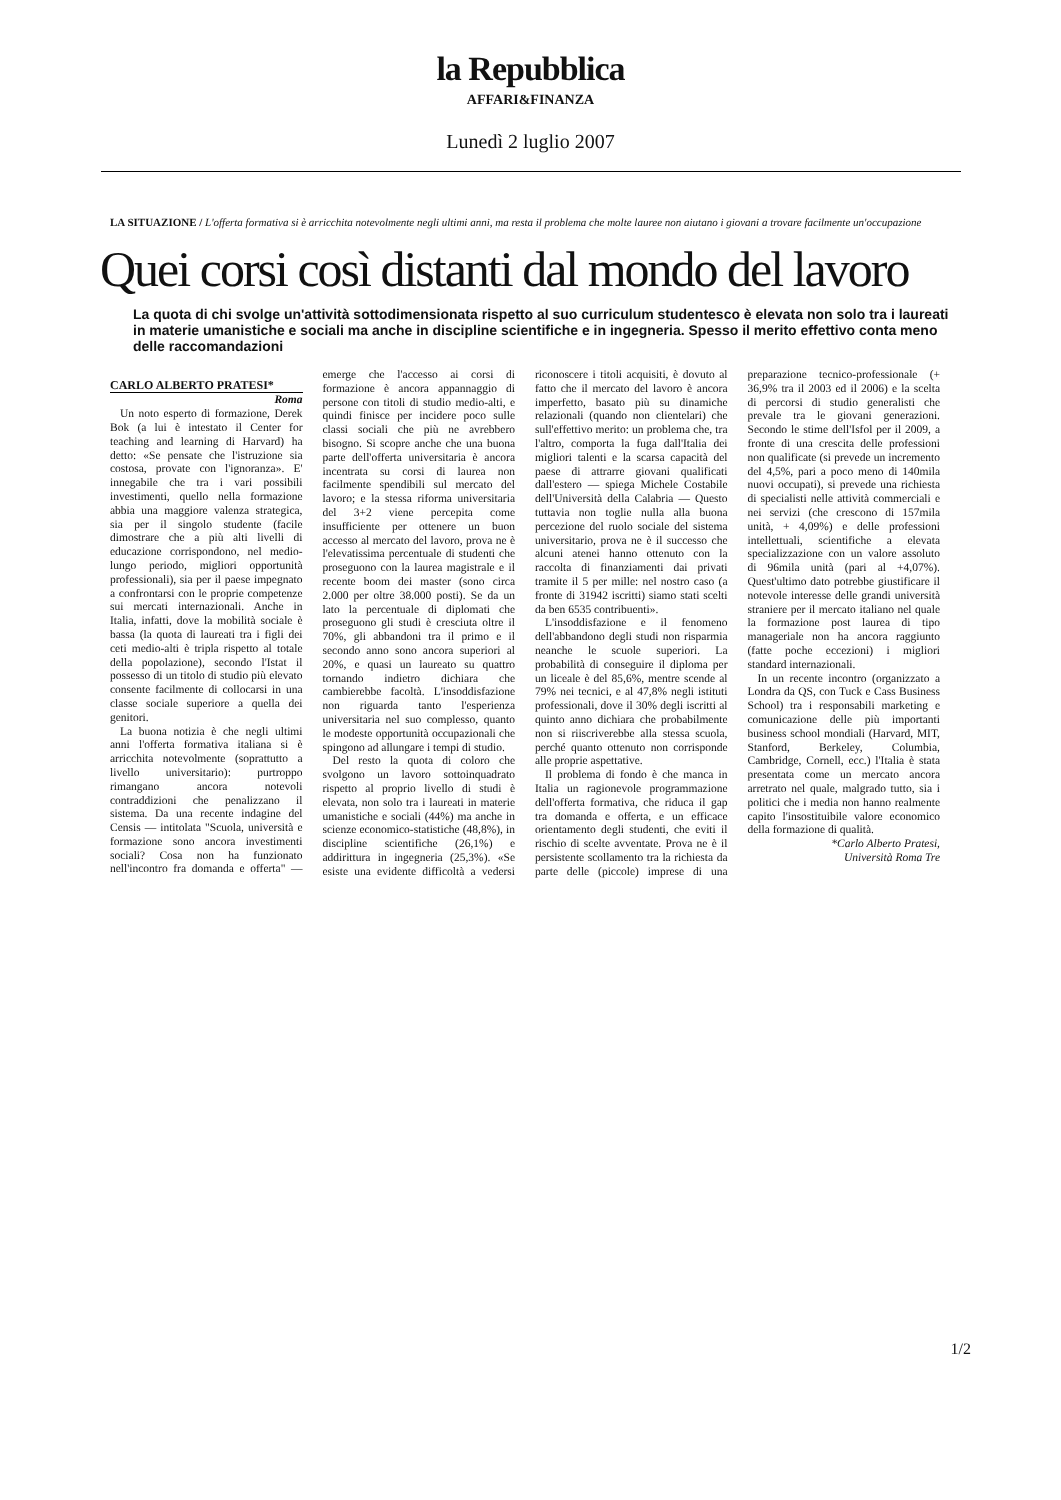la Repubblica
AFFARI&FINANZA
Lunedì 2 luglio 2007
LA SITUAZIONE / L'offerta formativa si è arricchita notevolmente negli ultimi anni, ma resta il problema che molte lauree non aiutano i giovani a trovare facilmente un'occupazione
Quei corsi così distanti dal mondo del lavoro
La quota di chi svolge un'attività sottodimensionata rispetto al suo curriculum studentesco è elevata non solo tra i laureati in materie umanistiche e sociali ma anche in discipline scientifiche e in ingegneria. Spesso il merito effettivo conta meno delle raccomandazioni
CARLO ALBERTO PRATESI*
Roma
Un noto esperto di formazione, Derek Bok (a lui è intestato il Center for teaching and learning di Harvard) ha detto: «Se pensate che l'istruzione sia costosa, provate con l'ignoranza». E' innegabile che tra i vari possibili investimenti, quello nella formazione abbia una maggiore valenza strategica, sia per il singolo studente (facile dimostrare che a più alti livelli di educazione corrispondono, nel medio-lungo periodo, migliori opportunità professionali), sia per il paese impegnato a confrontarsi con le proprie competenze sui mercati internazionali. Anche in Italia, infatti, dove la mobilità sociale è bassa (la quota di laureati tra i figli dei ceti medio-alti è tripla rispetto al totale della popolazione), secondo l'Istat il possesso di un titolo di studio più elevato consente facilmente di collocarsi in una classe sociale superiore a quella dei genitori.
La buona notizia è che negli ultimi anni l'offerta formativa italiana si è arricchita notevolmente (soprattutto a livello universitario): purtroppo rimangano ancora notevoli contraddizioni che penalizzano il sistema. Da una recente indagine del Censis — intitolata "Scuola, università e formazione sono ancora investimenti sociali? Cosa non ha funzionato nell'incontro fra domanda e offerta" — emerge che l'accesso ai corsi di formazione è ancora appannaggio di persone con titoli di studio medio-alti, e quindi finisce per incidere poco sulle classi sociali che più ne avrebbero bisogno. Si scopre anche che una buona parte dell'offerta universitaria è ancora incentrata su corsi di laurea non facilmente spendibili sul mercato del lavoro; e la stessa riforma universitaria del 3+2 viene percepita come insufficiente per ottenere un buon accesso al mercato del lavoro, prova ne è l'elevatissima percentuale di studenti che proseguono con la laurea magistrale e il recente boom dei master (sono circa 2.000 per oltre 38.000 posti). Se da un lato la percentuale di diplomati che proseguono gli studi è cresciuta oltre il 70%, gli abbandoni tra il primo e il secondo anno sono ancora superiori al 20%, e quasi un laureato su quattro tornando indietro dichiara che cambierebbe facoltà. L'insoddisfazione non riguarda tanto l'esperienza universitaria nel suo complesso, quanto le modeste opportunità occupazionali che spingono ad allungare i tempi di studio.
Del resto la quota di coloro che svolgono un lavoro sottoinquadrato rispetto al proprio livello di studi è elevata, non solo tra i laureati in materie umanistiche e sociali (44%) ma anche in scienze economico-statistiche (48,8%), in discipline scientifiche (26,1%) e addirittura in ingegneria (25,3%). «Se esiste una evidente difficoltà a vedersi riconoscere i titoli acquisiti, è dovuto al fatto che il mercato del lavoro è ancora imperfetto, basato più su dinamiche relazionali (quando non clientelari) che sull'effettivo merito: un problema che, tra l'altro, comporta la fuga dall'Italia dei migliori talenti e la scarsa capacità del paese di attrarre giovani qualificati dall'estero — spiega Michele Costabile dell'Università della Calabria — Questo tuttavia non toglie nulla alla buona percezione del ruolo sociale del sistema universitario, prova ne è il successo che alcuni atenei hanno ottenuto con la raccolta di finanziamenti dai privati tramite il 5 per mille: nel nostro caso (a fronte di 31942 iscritti) siamo stati scelti da ben 6535 contribuenti».
L'insoddisfazione e il fenomeno dell'abbandono degli studi non risparmia neanche le scuole superiori. La probabilità di conseguire il diploma per un liceale è del 85,6%, mentre scende al 79% nei tecnici, e al 47,8% negli istituti professionali, dove il 30% degli iscritti al quinto anno dichiara che probabilmente non si riiscriverebbe alla stessa scuola, perché quanto ottenuto non corrisponde alle proprie aspettative.
Il problema di fondo è che manca in Italia un ragionevole programmazione dell'offerta formativa, che riduca il gap tra domanda e offerta, e un efficace orientamento degli studenti, che eviti il rischio di scelte avventate. Prova ne è il persistente scollamento tra la richiesta da parte delle (piccole) imprese di una preparazione tecnico-professionale (+ 36,9% tra il 2003 ed il 2006) e la scelta di percorsi di studio generalisti che prevale tra le giovani generazioni. Secondo le stime dell'Isfol per il 2009, a fronte di una crescita delle professioni non qualificate (si prevede un incremento del 4,5%, pari a poco meno di 140mila nuovi occupati), si prevede una richiesta di specialisti nelle attività commerciali e nei servizi (che crescono di 157mila unità, + 4,09%) e delle professioni intellettuali, scientifiche a elevata specializzazione con un valore assoluto di 96mila unità (pari al +4,07%). Quest'ultimo dato potrebbe giustificare il notevole interesse delle grandi università straniere per il mercato italiano nel quale la formazione post laurea di tipo manageriale non ha ancora raggiunto (fatte poche eccezioni) i migliori standard internazionali.
In un recente incontro (organizzato a Londra da QS, con Tuck e Cass Business School) tra i responsabili marketing e comunicazione delle più importanti business school mondiali (Harvard, MIT, Stanford, Berkeley, Columbia, Cambridge, Cornell, ecc.) l'Italia è stata presentata come un mercato ancora arretrato nel quale, malgrado tutto, sia i politici che i media non hanno realmente capito l'insostituibile valore economico della formazione di qualità.
*Carlo Alberto Pratesi,
Università Roma Tre
1/2